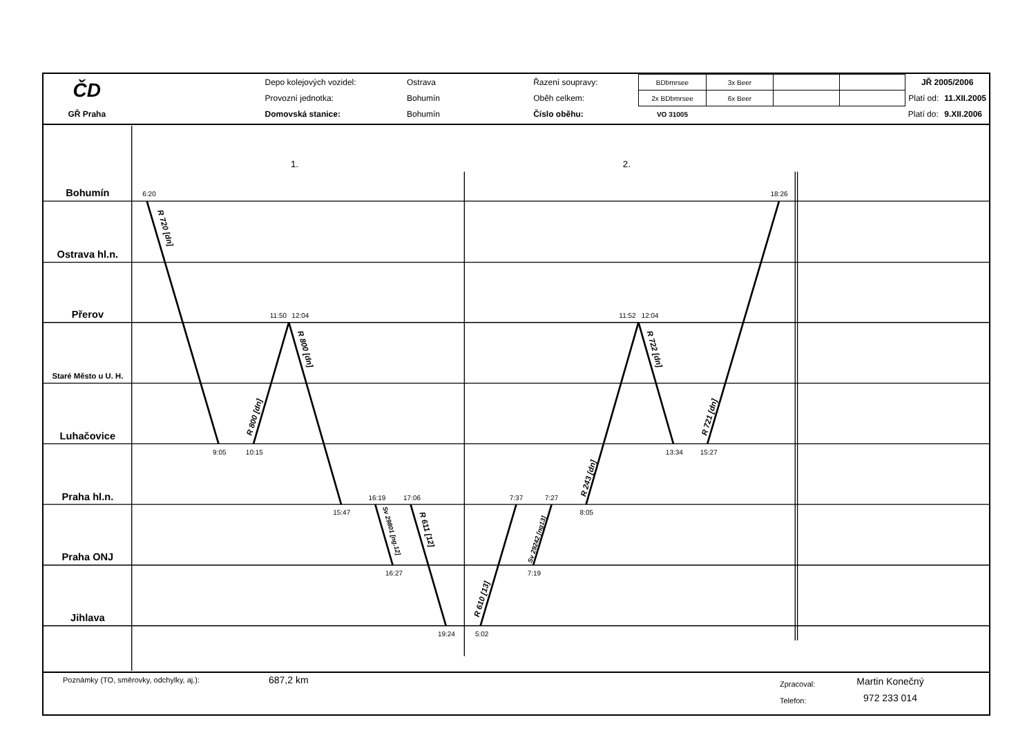| ČD | | Depo kolejových vozidel: | Ostrava | Řazení soupravy: | BDbmrsee | 3x Beer | | | JŘ 2005/2006 | |
| | | Provozní jednotka: | Bohumín | Oběh celkem: | 2x BDbmrsee | 6x Beer | | | Platí od: | 11.XII.2005 |
| GŘ Praha | | Domovská stanice: | Bohumín | Číslo oběhu: | VO 31005 | | | | Platí do: | 9.XII.2006 |
Bohumín
Ostrava hl.n.
Přerov
Staré Město u U. H.
Luhačovice
Praha hl.n.
Praha ONJ
Jihlava
1.
2.
6:20
18:26
11:50
12:04
11:52
12:04
9:05
10:15
13:34
15:27
16:19
17:06
7:37
7:27
15:47
8:05
16:27
7:19
19:24
5:02
R 720 [dn]
R 800 [dn]
R 800 [dn]
Sv 29801 [ng.12]
R 611 [12]
R 610 [13]
Sv 29242 [ng13]
R 243 [dn]
R 722 [dn]
R 721 [dn]
Poznámky (TO, směrovky, odchylky, aj.):
687,2 km
Zpracoval:
Telefon:
Martin Konečný
972 233 014